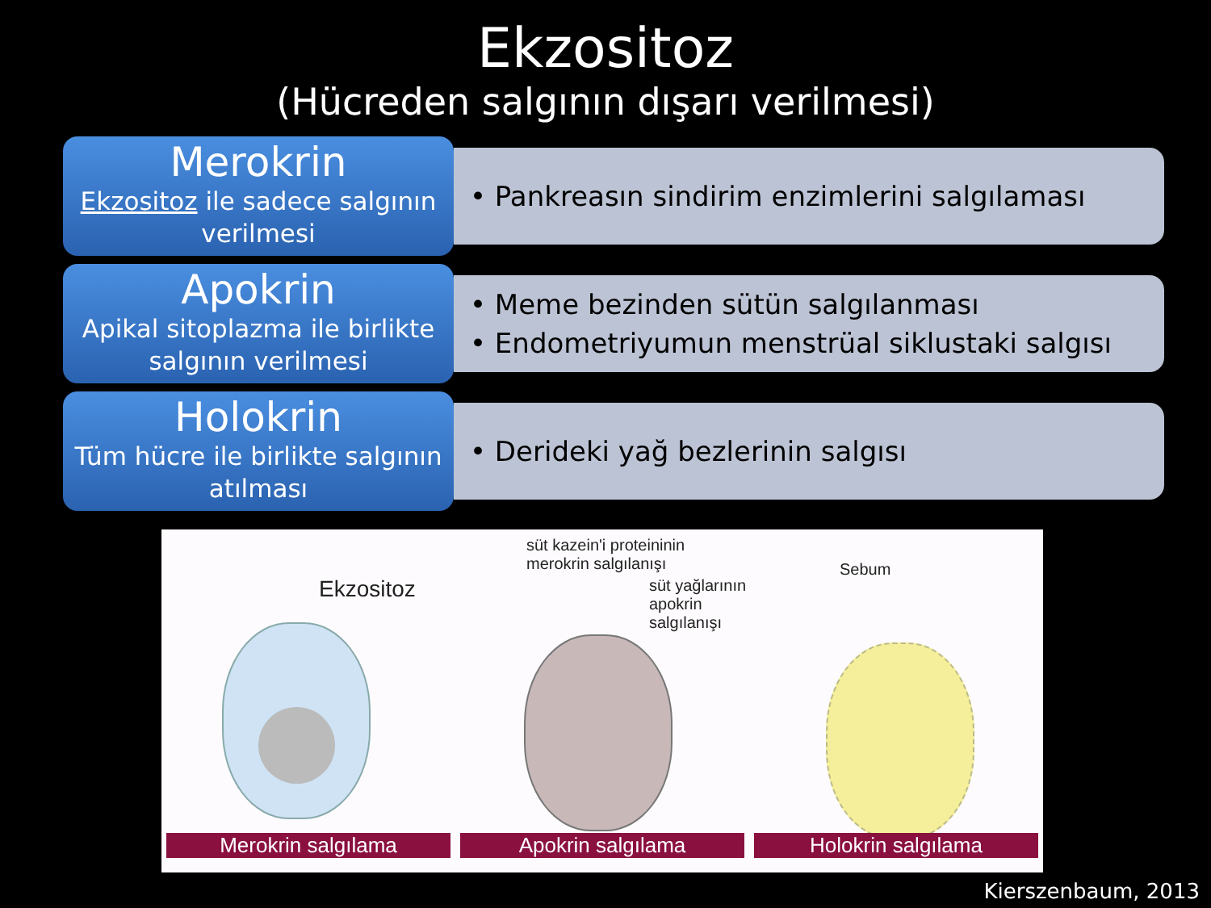Ekzositoz
(Hücreden salgının dışarı verilmesi)
Merokrin
Ekzositoz ile sadece salgının verilmesi
• Pankreasın sindirim enzimlerini salgılaması
Apokrin
Apikal sitoplazma ile birlikte salgının verilmesi
• Meme bezinden sütün salgılanması
• Endometriyumun menstrüal siklustaki salgısı
Holokrin
Tüm hücre ile birlikte salgının atılması
• Derideki yağ bezlerinin salgısı
Ekzositoz
Merokrin salgılama
süt kazein'i proteininin
merokrin salgılanışı
süt yağlarının
apokrin salgılanışı
Apokrin salgılama
Sebum
Holokrin salgılama
Kierszenbaum, 2013